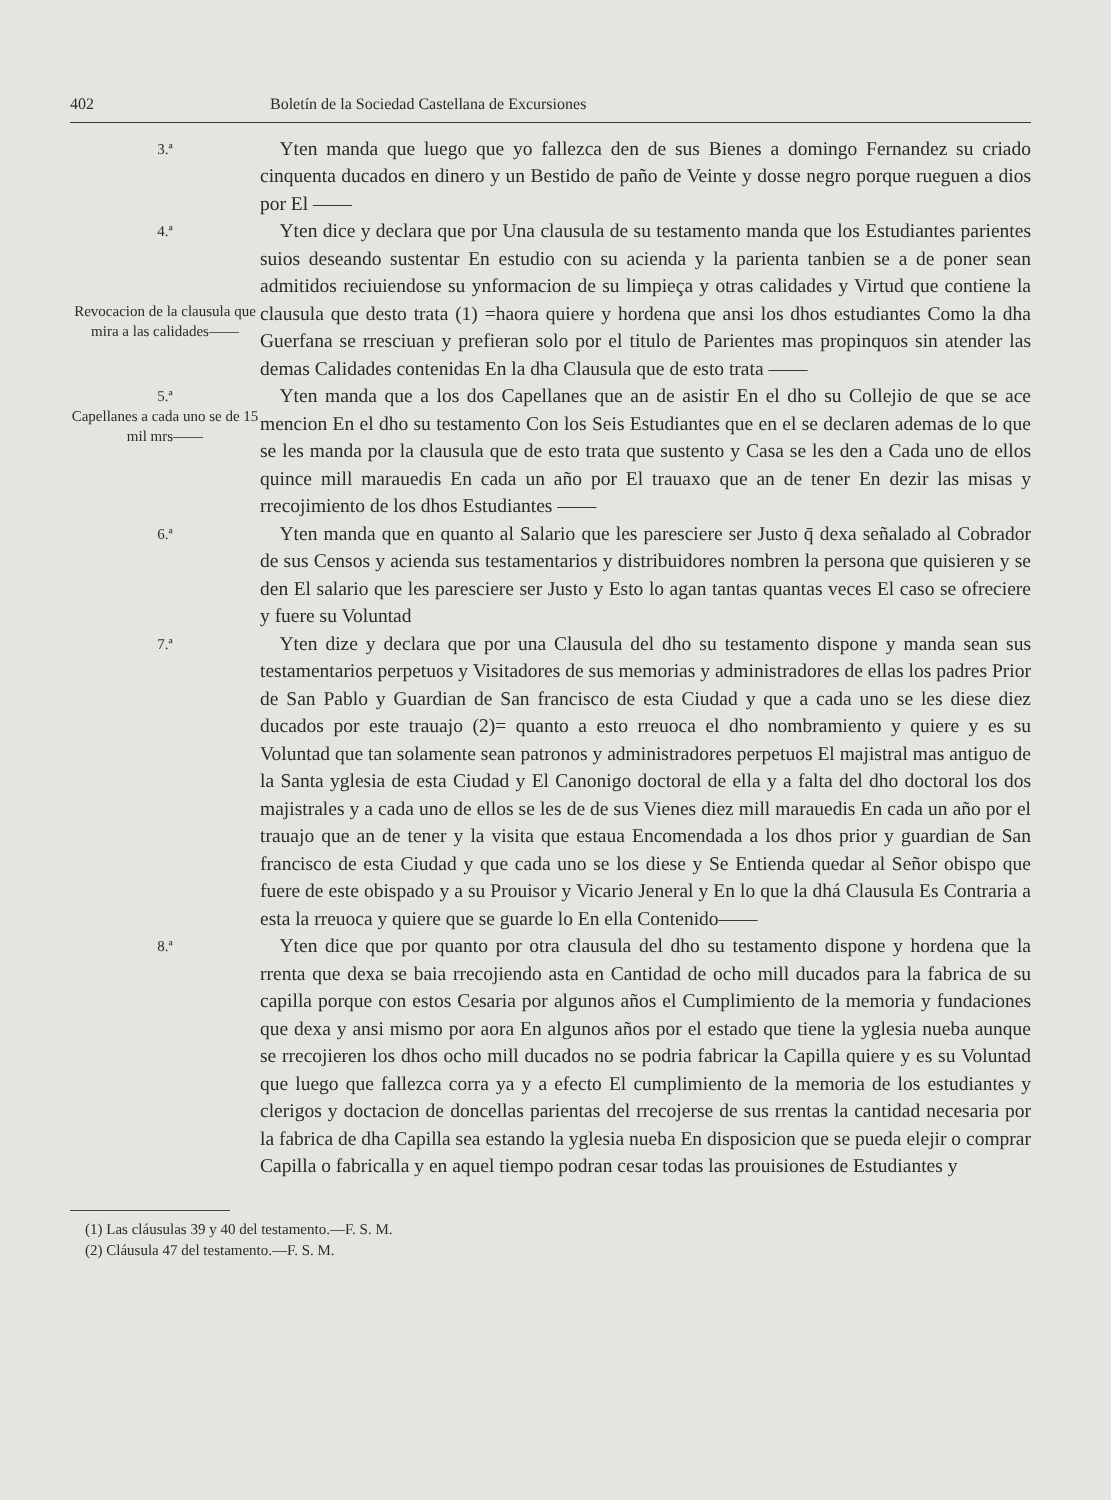402 Boletín de la Sociedad Castellana de Excursiones
3.ª
 Yten manda que luego que yo fallezca den de sus Bienes a domingo Fernandez su criado cinquenta ducados en dinero y un Bestido de paño de Veinte y dosse negro porque rueguen a dios por El ——
4.ª
Revocacion de la clausula que mira a las calidades——
 Yten dice y declara que por Una clausula de su testamento manda que los Estudiantes parientes suios deseando sustentar En estudio con su acienda y la parienta tanbien se a de poner sean admitidos reciuiendose su ynformacion de su limpieça y otras calidades y Virtud que contiene la clausula que desto trata (1) =haora quiere y hordena que ansi los dhos estudiantes Como la dha Guerfana se rresciuan y prefieran solo por el titulo de Parientes mas propinquos sin atender las demas Calidades contenidas En la dha Clausula que de esto trata ——
5.ª
Capellanes a cada uno se de 15 mil mrs——
 Yten manda que a los dos Capellanes que an de asistir En el dho su Collejio de que se ace mencion En el dho su testamento Con los Seis Estudiantes que en el se declaren ademas de lo que se les manda por la clausula que de esto trata que sustento y Casa se les den a Cada uno de ellos quince mill marauedis En cada un año por El trauaxo que an de tener En dezir las misas y rrecojimiento de los dhos Estudiantes ——
6.ª
 Yten manda que en quanto al Salario que les paresciere ser Justo q̄ dexa señalado al Cobrador de sus Censos y acienda sus testamentarios y distribuidores nombren la persona que quisieren y se den El salario que les paresciere ser Justo y Esto lo agan tantas quantas veces El caso se ofreciere y fuere su Voluntad
7.ª
 Yten dize y declara que por una Clausula del dho su testamento dispone y manda sean sus testamentarios perpetuos y Visitadores de sus memorias y administradores de ellas los padres Prior de San Pablo y Guardian de San francisco de esta Ciudad y que a cada uno se les diese diez ducados por este trauajo (2)= quanto a esto rreuoca el dho nombramiento y quiere y es su Voluntad que tan solamente sean patronos y administradores perpetuos El majistral mas antiguo de la Santa yglesia de esta Ciudad y El Canonigo doctoral de ella y a falta del dho doctoral los dos majistrales y a cada uno de ellos se les de de sus Vienes diez mill marauedis En cada un año por el trauajo que an de tener y la visita que estaua Encomendada a los dhos prior y guardian de San francisco de esta Ciudad y que cada uno se los diese y Se Entienda quedar al Señor obispo que fuere de este obispado y a su Prouisor y Vicario Jeneral y En lo que la dhá Clausula Es Contraria a esta la rreuoca y quiere que se guarde lo En ella Contenido——
8.ª
 Yten dice que por quanto por otra clausula del dho su testamento dispone y hordena que la rrenta que dexa se baia rrecojiendo asta en Cantidad de ocho mill ducados para la fabrica de su capilla porque con estos Cesaria por algunos años el Cumplimiento de la memoria y fundaciones que dexa y ansi mismo por aora En algunos años por el estado que tiene la yglesia nueba aunque se rrecojieren los dhos ocho mill ducados no se podria fabricar la Capilla quiere y es su Voluntad que luego que fallezca corra ya y a efecto El cumplimiento de la memoria de los estudiantes y clerigos y doctacion de doncellas parientas del rrecojerse de sus rrentas la cantidad necesaria por la fabrica de dha Capilla sea estando la yglesia nueba En disposicion que se pueda elejir o comprar Capilla o fabricalla y en aquel tiempo podran cesar todas las prouisiones de Estudiantes y
(1) Las cláusulas 39 y 40 del testamento.—F. S. M.
(2) Cláusula 47 del testamento.—F. S. M.